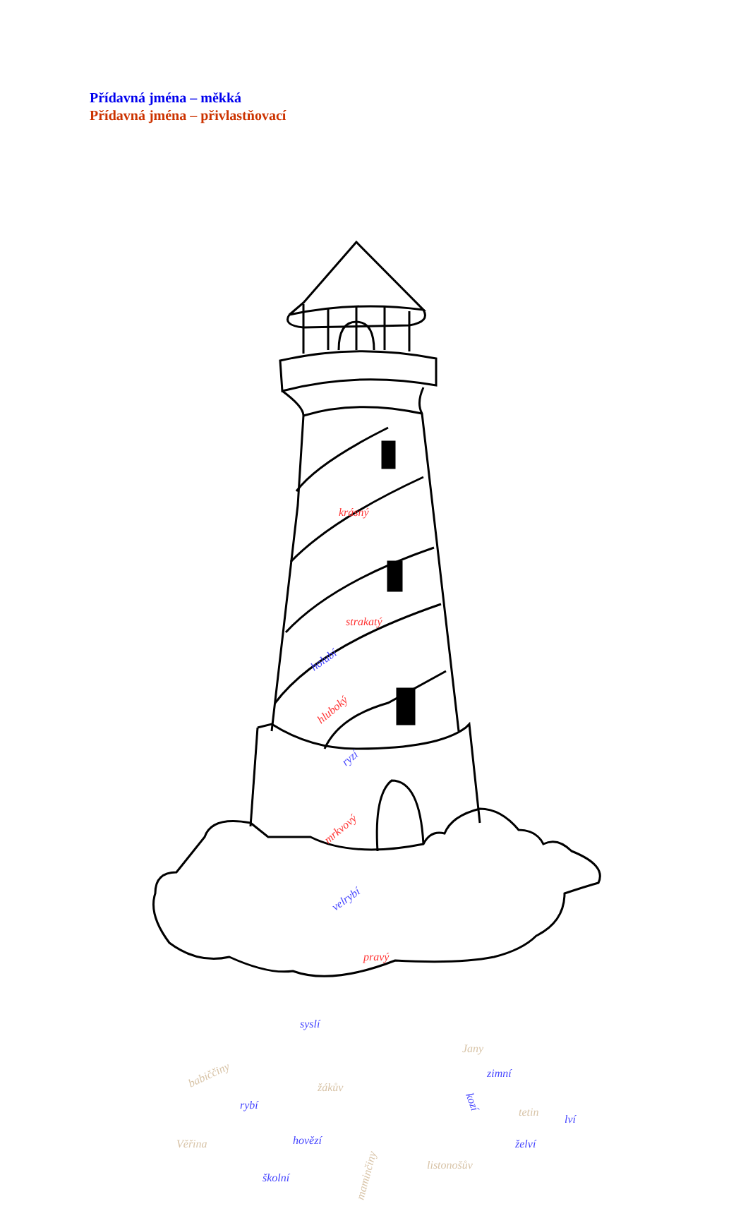Přídavná jména – měkká
Přídavná jména – přivlastňovací
krásný
strakatý
holubí
hluboký
ryzí
mrkvový
velrybí
pravý
syslí
Jany
babiččiny
zimní
žákův
rybí
kozí
tetin
lví
Věřina
hovězí
želví
maminčiny
listonošův
školní